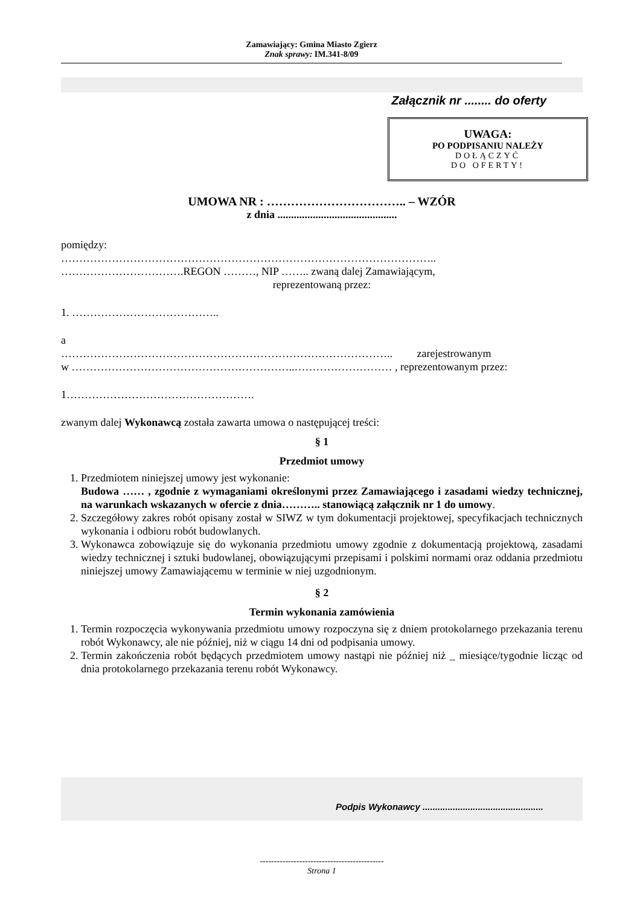Zamawiający: Gmina Miasto Zgierz
Znak sprawy: IM.341-8/09
Załącznik nr ........ do oferty
UWAGA:
PO PODPISANIU NALEŻY
DOŁĄCZYĆ
DO OFERTY!
UMOWA NR : …………………………….. – WZÓR
z dnia ............................................
pomiędzy:
…………………………………………………………………………………………..
…………………………….REGON ………, NIP …….. zwaną dalej Zamawiającym,
reprezentowaną przez:
1. …………………………………..
a
……………………………………………………………………………….. zarejestrowanym
w ……………………………………………………..……………………… , reprezentowanym przez:
1…………………………………………….
zwanym dalej Wykonawcą została zawarta umowa o następującej treści:
§ 1
Przedmiot umowy
1. Przedmiotem niniejszej umowy jest wykonanie:
Budowa …… , zgodnie z wymaganiami określonymi przez Zamawiającego i zasadami wiedzy technicznej, na warunkach wskazanych w ofercie z dnia……….. stanowiącą załącznik nr 1 do umowy.
2. Szczegółowy zakres robót opisany został w SIWZ w tym dokumentacji projektowej, specyfikacjach technicznych wykonania i odbioru robót budowlanych.
3. Wykonawca zobowiązuje się do wykonania przedmiotu umowy zgodnie z dokumentacją projektową, zasadami wiedzy technicznej i sztuki budowlanej, obowiązującymi przepisami i polskimi normami oraz oddania przedmiotu niniejszej umowy Zamawiającemu w terminie w niej uzgodnionym.
§ 2
Termin wykonania zamówienia
1. Termin rozpoczęcia wykonywania przedmiotu umowy rozpoczyna się z dniem protokolarnego przekazania terenu robót Wykonawcy, ale nie później, niż w ciągu 14 dni od podpisania umowy.
2. Termin zakończenia robót będących przedmiotem umowy nastąpi nie później niż _ miesiące/tygodnie licząc od dnia protokolarnego przekazania terenu robót Wykonawcy.
Podpis Wykonawcy ................................................
--------------------------------------------
Strona 1